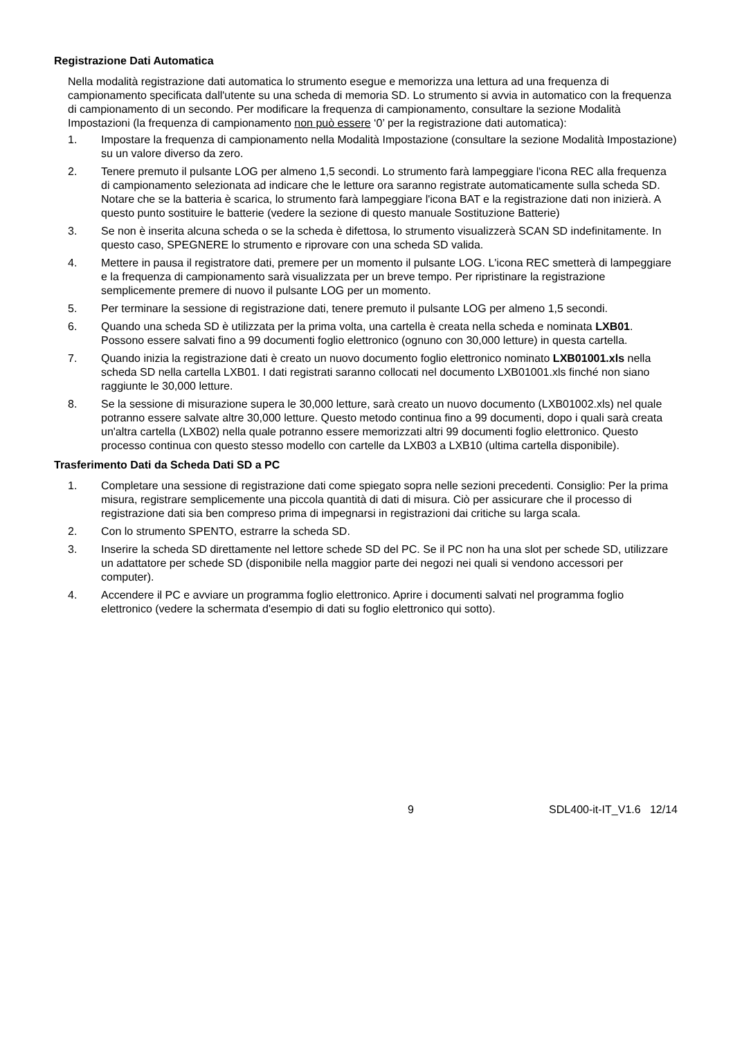Registrazione Dati Automatica
Nella modalità registrazione dati automatica lo strumento esegue e memorizza una lettura ad una frequenza di campionamento specificata dall'utente su una scheda di memoria SD. Lo strumento si avvia in automatico con la frequenza di campionamento di un secondo. Per modificare la frequenza di campionamento, consultare la sezione Modalità Impostazioni (la frequenza di campionamento non può essere ‘0’ per la registrazione dati automatica):
1. Impostare la frequenza di campionamento nella Modalità Impostazione (consultare la sezione Modalità Impostazione) su un valore diverso da zero.
2. Tenere premuto il pulsante LOG per almeno 1,5 secondi. Lo strumento farà lampeggiare l'icona REC alla frequenza di campionamento selezionata ad indicare che le letture ora saranno registrate automaticamente sulla scheda SD. Notare che se la batteria è scarica, lo strumento farà lampeggiare l'icona BAT e la registrazione dati non inizierà. A questo punto sostituire le batterie (vedere la sezione di questo manuale Sostituzione Batterie)
3. Se non è inserita alcuna scheda o se la scheda è difettosa, lo strumento visualizzerà SCAN SD indefinitamente. In questo caso, SPEGNERE lo strumento e riprovare con una scheda SD valida.
4. Mettere in pausa il registratore dati, premere per un momento il pulsante LOG. L'icona REC smetterà di lampeggiare e la frequenza di campionamento sarà visualizzata per un breve tempo. Per ripristinare la registrazione semplicemente premere di nuovo il pulsante LOG per un momento.
5. Per terminare la sessione di registrazione dati, tenere premuto il pulsante LOG per almeno 1,5 secondi.
6. Quando una scheda SD è utilizzata per la prima volta, una cartella è creata nella scheda e nominata LXB01. Possono essere salvati fino a 99 documenti foglio elettronico (ognuno con 30,000 letture) in questa cartella.
7. Quando inizia la registrazione dati è creato un nuovo documento foglio elettronico nominato LXB01001.xls nella scheda SD nella cartella LXB01. I dati registrati saranno collocati nel documento LXB01001.xls finché non siano raggiunte le 30,000 letture.
8. Se la sessione di misurazione supera le 30,000 letture, sarà creato un nuovo documento (LXB01002.xls) nel quale potranno essere salvate altre 30,000 letture. Questo metodo continua fino a 99 documenti, dopo i quali sarà creata un'altra cartella (LXB02) nella quale potranno essere memorizzati altri 99 documenti foglio elettronico. Questo processo continua con questo stesso modello con cartelle da LXB03 a LXB10 (ultima cartella disponibile).
Trasferimento Dati da Scheda Dati SD a PC
1. Completare una sessione di registrazione dati come spiegato sopra nelle sezioni precedenti. Consiglio: Per la prima misura, registrare semplicemente una piccola quantità di dati di misura. Ciò per assicurare che il processo di registrazione dati sia ben compreso prima di impegnarsi in registrazioni dai critiche su larga scala.
2. Con lo strumento SPENTO, estrarre la scheda SD.
3. Inserire la scheda SD direttamente nel lettore schede SD del PC. Se il PC non ha una slot per schede SD, utilizzare un adattatore per schede SD (disponibile nella maggior parte dei negozi nei quali si vendono accessori per computer).
4. Accendere il PC e avviare un programma foglio elettronico. Aprire i documenti salvati nel programma foglio elettronico (vedere la schermata d'esempio di dati su foglio elettronico qui sotto).
9 SDL400-it-IT_V1.6 12/14